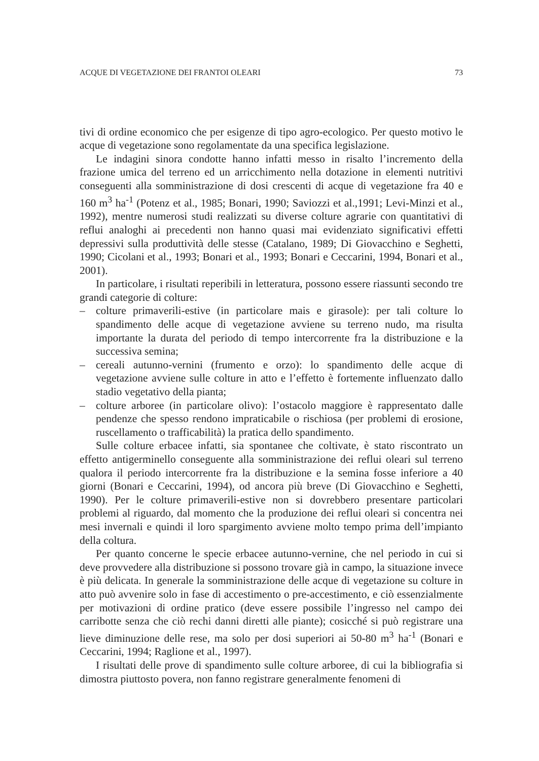ACQUE DI VEGETAZIONE DEI FRANTOI OLEARI 73
tivi di ordine economico che per esigenze di tipo agro-ecologico. Per questo motivo le acque di vegetazione sono regolamentate da una specifica legislazione.
Le indagini sinora condotte hanno infatti messo in risalto l’incremento della frazione umica del terreno ed un arricchimento nella dotazione in elementi nutritivi conseguenti alla somministrazione di dosi crescenti di acque di vegetazione fra 40 e 160 m<sup>3</sup> ha<sup>-1</sup> (Potenz et al., 1985; Bonari, 1990; Saviozzi et al.,1991; Levi-Minzi et al., 1992), mentre numerosi studi realizzati su diverse colture agrarie con quantitativi di reflui analoghi ai precedenti non hanno quasi mai evidenziato significativi effetti depressivi sulla produttività delle stesse (Catalano, 1989; Di Giovacchino e Seghetti, 1990; Cicolani et al., 1993; Bonari et al., 1993; Bonari e Ceccarini, 1994, Bonari et al., 2001).
In particolare, i risultati reperibili in letteratura, possono essere riassunti secondo tre grandi categorie di colture:
– colture primaverili-estive (in particolare mais e girasole): per tali colture lo spandimento delle acque di vegetazione avviene su terreno nudo, ma risulta importante la durata del periodo di tempo intercorrente fra la distribuzione e la successiva semina;
– cereali autunno-vernini (frumento e orzo): lo spandimento delle acque di vegetazione avviene sulle colture in atto e l’effetto è fortemente influenzato dallo stadio vegetativo della pianta;
– colture arboree (in particolare olivo): l’ostacolo maggiore è rappresentato dalle pendenze che spesso rendono impraticabile o rischiosa (per problemi di erosione, ruscellamento o trafficabilità) la pratica dello spandimento.
Sulle colture erbacee infatti, sia spontanee che coltivate, è stato riscontrato un effetto antigerminello conseguente alla somministrazione dei reflui oleari sul terreno qualora il periodo intercorrente fra la distribuzione e la semina fosse inferiore a 40 giorni (Bonari e Ceccarini, 1994), od ancora più breve (Di Giovacchino e Seghetti, 1990). Per le colture primaverili-estive non si dovrebbero presentare particolari problemi al riguardo, dal momento che la produzione dei reflui oleari si concentra nei mesi invernali e quindi il loro spargimento avviene molto tempo prima dell’impianto della coltura.
Per quanto concerne le specie erbacee autunno-vernine, che nel periodo in cui si deve provvedere alla distribuzione si possono trovare già in campo, la situazione invece è più delicata. In generale la somministrazione delle acque di vegetazione su colture in atto può avvenire solo in fase di accestimento o pre-accestimento, e ciò essenzialmente per motivazioni di ordine pratico (deve essere possibile l’ingresso nel campo dei carribotte senza che ciò rechi danni diretti alle piante); cosicché si può registrare una lieve diminuzione delle rese, ma solo per dosi superiori ai 50-80 m<sup>3</sup> ha<sup>-1</sup> (Bonari e Ceccarini, 1994; Raglione et al., 1997).
I risultati delle prove di spandimento sulle colture arboree, di cui la bibliografia si dimostra piuttosto povera, non fanno registrare generalmente fenomeni di